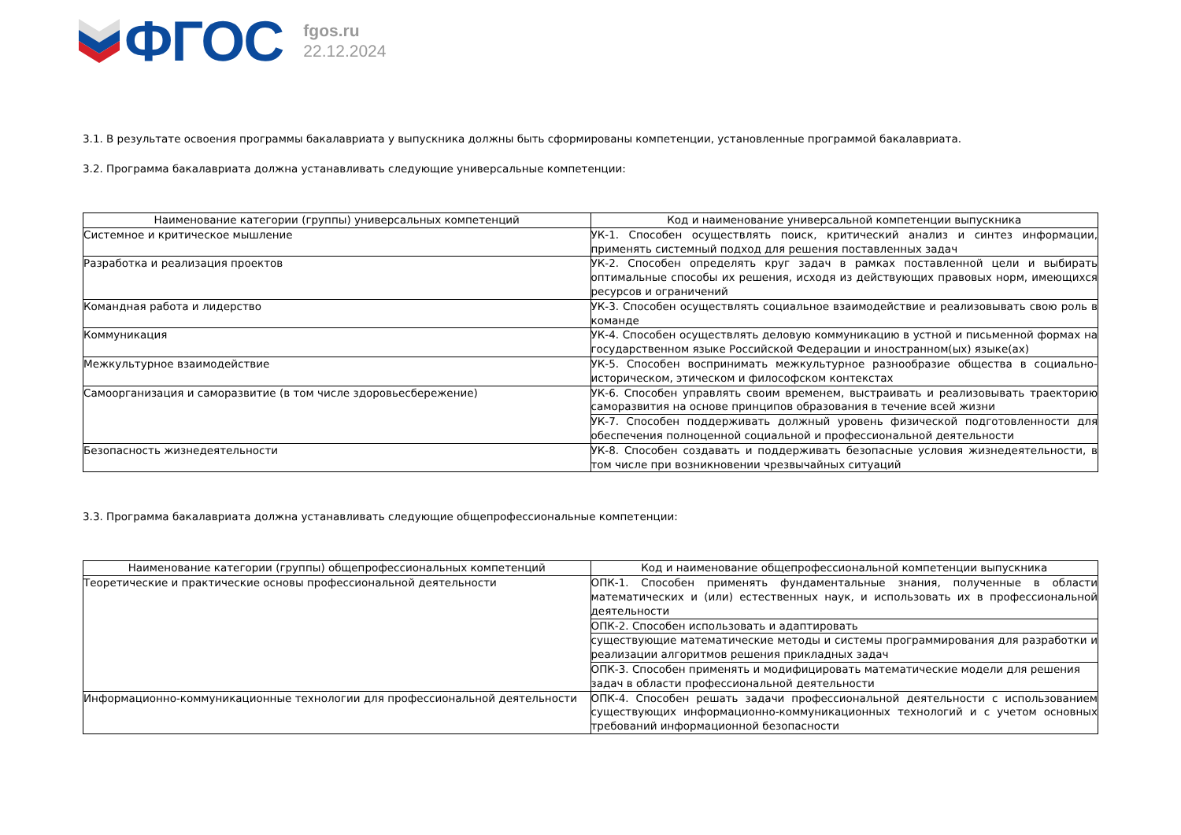ФГОС
fgos.ru
22.12.2024
3.1. В результате освоения программы бакалавриата у выпускника должны быть сформированы компетенции, установленные программой бакалавриата.
3.2. Программа бакалавриата должна устанавливать следующие универсальные компетенции:
| Наименование категории (группы) универсальных компетенций | Код и наименование универсальной компетенции выпускника |
| --- | --- |
| Системное и критическое мышление | УК-1. Способен осуществлять поиск, критический анализ и синтез информации, применять системный подход для решения поставленных задач |
| Разработка и реализация проектов | УК-2. Способен определять круг задач в рамках поставленной цели и выбирать оптимальные способы их решения, исходя из действующих правовых норм, имеющихся ресурсов и ограничений |
| Командная работа и лидерство | УК-3. Способен осуществлять социальное взаимодействие и реализовывать свою роль в команде |
| Коммуникация | УК-4. Способен осуществлять деловую коммуникацию в устной и письменной формах на государственном языке Российской Федерации и иностранном(ых) языке(ах) |
| Межкультурное взаимодействие | УК-5. Способен воспринимать межкультурное разнообразие общества в социально-историческом, этическом и философском контекстах |
| Самоорганизация и саморазвитие (в том числе здоровьесбережение) | УК-6. Способен управлять своим временем, выстраивать и реализовывать траекторию саморазвития на основе принципов образования в течение всей жизни |
| | УК-7. Способен поддерживать должный уровень физической подготовленности для обеспечения полноценной социальной и профессиональной деятельности |
| Безопасность жизнедеятельности | УК-8. Способен создавать и поддерживать безопасные условия жизнедеятельности, в том числе при возникновении чрезвычайных ситуаций |
3.3. Программа бакалавриата должна устанавливать следующие общепрофессиональные компетенции:
| Наименование категории (группы) общепрофессиональных компетенций | Код и наименование общепрофессиональной компетенции выпускника |
| --- | --- |
| Теоретические и практические основы профессиональной деятельности | ОПК-1. Способен применять фундаментальные знания, полученные в области математических и (или) естественных наук, и использовать их в профессиональной деятельности |
| | ОПК-2. Способен использовать и адаптировать |
| | существующие математические методы и системы программирования для разработки и реализации алгоритмов решения прикладных задач |
| | ОПК-3. Способен применять и модифицировать математические модели для решения задач в области профессиональной деятельности |
| Информационно-коммуникационные технологии для профессиональной деятельности | ОПК-4. Способен решать задачи профессиональной деятельности с использованием существующих информационно-коммуникационных технологий и с учетом основных требований информационной безопасности |